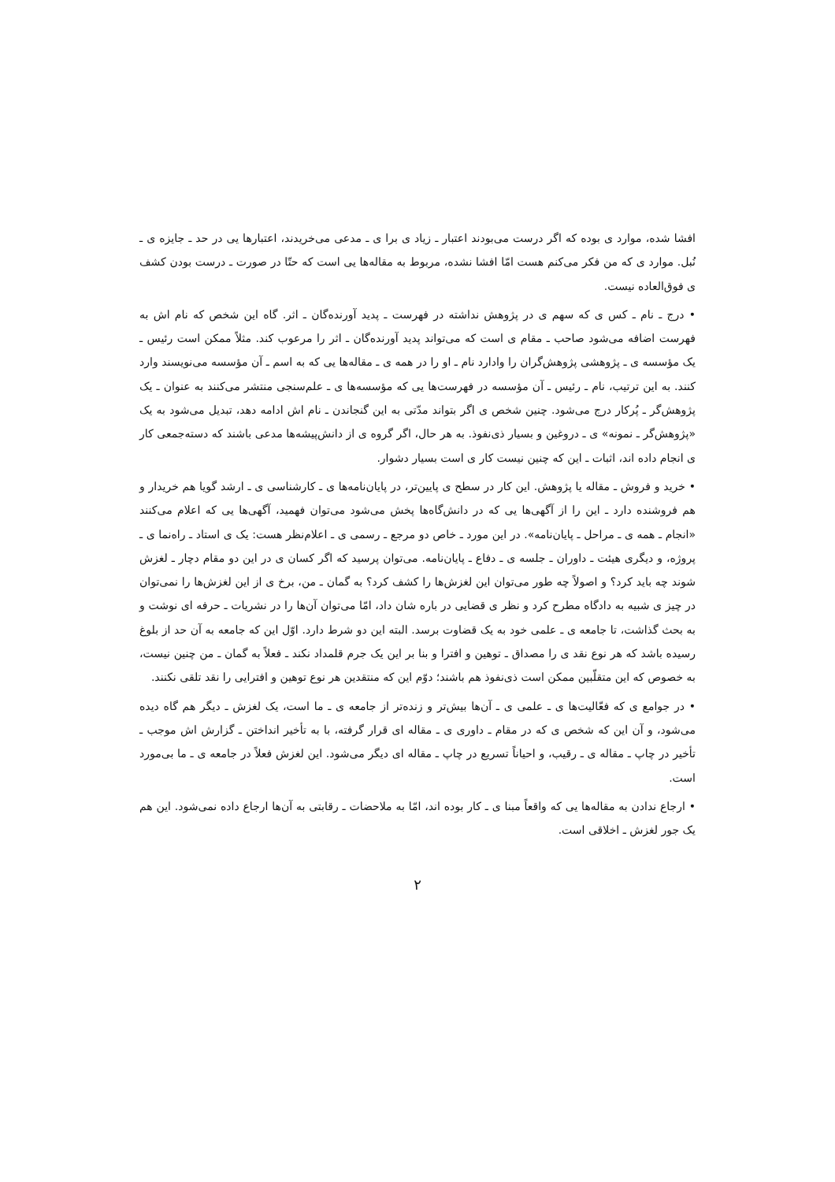افشا شده، موارد ی بوده که اگر درست می‌بودند اعتبار ـ زیاد ی برا ی ـ مدعی می‌خریدند، اعتبارها یی در حد ـ جایزه ی ـ نُبل. موارد ی که من فکر می‌کنم هست امّا افشا نشده، مربوط به مقاله‌ها یی است که حتّا در صورت ـ درست بودن کشف ی فوق‌العاده نیست.
• درج ـ نام ـ کس ی که سهم ی در پژوهش نداشته در فهرست ـ پدید آورنده‌گان ـ اثر. گاه این شخص که نام اش به فهرست اضافه می‌شود صاحب ـ مقام ی است که می‌تواند پدید آورنده‌گان ـ اثر را مرعوب کند. مثلاً ممکن است رئیس ـ یک مؤسسه ی ـ پژوهشی پژوهش‌گران را وادارد نام ـ او را در همه ی ـ مقاله‌ها یی که به اسم ـ آن مؤسسه می‌نویسند وارد کنند. به این ترتیب، نام ـ رئیس ـ آن مؤسسه در فهرست‌ها یی که مؤسسه‌ها ی ـ علم‌سنجی منتشر می‌کنند به عنوان ـ یک پژوهش‌گر ـ پُرکار درج می‌شود. چنین شخص ی اگر بتواند مدّتی به این گنجاندن ـ نام اش ادامه دهد، تبدیل می‌شود به یک «پژوهش‌گر ـ نمونه» ی ـ دروغین و بسیار ذی‌نفوذ. به هر حال، اگر گروه ی از دانش‌پیشه‌ها مدعی باشند که دسته‌جمعی کار ی انجام داده اند، اثبات ـ این که چنین نیست کار ی است بسیار دشوار.
• خرید و فروش ـ مقاله یا پژوهش. این کار در سطح ی پایین‌تر، در پایان‌نامه‌ها ی ـ کارشناسی ی ـ ارشد گویا هم خریدار و هم فروشنده دارد ـ این را از آگهی‌ها یی که در دانش‌گاه‌ها پخش می‌شود می‌توان فهمید، آگهی‌ها یی که اعلام می‌کنند «انجام ـ همه ی ـ مراحل ـ پایان‌نامه». در این مورد ـ خاص دو مرجع ـ رسمی ی ـ اعلام‌نظر هست: یک ی استاد ـ راه‌نما ی ـ پروژه، و دیگری هیئت ـ داوران ـ جلسه ی ـ دفاع ـ پایان‌نامه. می‌توان پرسید که اگر کسان ی در این دو مقام دچار ـ لغزش شوند چه باید کرد؟ و اصولاً چه طور می‌توان این لغزش‌ها را کشف کرد؟ به گمان ـ من، برخ ی از این لغزش‌ها را نمی‌توان در چیز ی شبیه به دادگاه مطرح کرد و نظر ی قضایی در باره شان داد، امّا می‌توان آن‌ها را در نشریات ـ حرفه ای نوشت و به بحث گذاشت، تا جامعه ی ـ علمی خود به یک قضاوت برسد. البته این دو شرط دارد. اوّل این که جامعه به آن حد از بلوغ رسیده باشد که هر نوع نقد ی را مصداق ـ توهین و افترا و بنا بر این یک جرم قلمداد نکند ـ فعلاً به گمان ـ من چنین نیست، به خصوص که این متقلّبین ممکن است ذی‌نفوذ هم باشند؛ دوّم این که منتقدین هر نوع توهین و افترایی را نقد تلقی نکنند.
• در جوامع ی که فعّالیت‌ها ی ـ علمی ی ـ آن‌ها بیش‌تر و زنده‌تر از جامعه ی ـ ما است، یک لغزش ـ دیگر هم گاه دیده می‌شود، و آن این که شخص ی که در مقام ـ داوری ی ـ مقاله ای قرار گرفته، با به تأخیر انداختن ـ گزارش اش موجب ـ تأخیر در چاپ ـ مقاله ی ـ رقیب، و احیاناً تسریع در چاپ ـ مقاله ای دیگر می‌شود. این لغزش فعلاً در جامعه ی ـ ما بی‌مورد است.
• ارجاع ندادن به مقاله‌ها یی که واقعاً مبنا ی ـ کار بوده اند، امّا به ملاحضات ـ رقابتی به آن‌ها ارجاع داده نمی‌شود. این هم یک جور لغزش ـ اخلاقی است.
۲